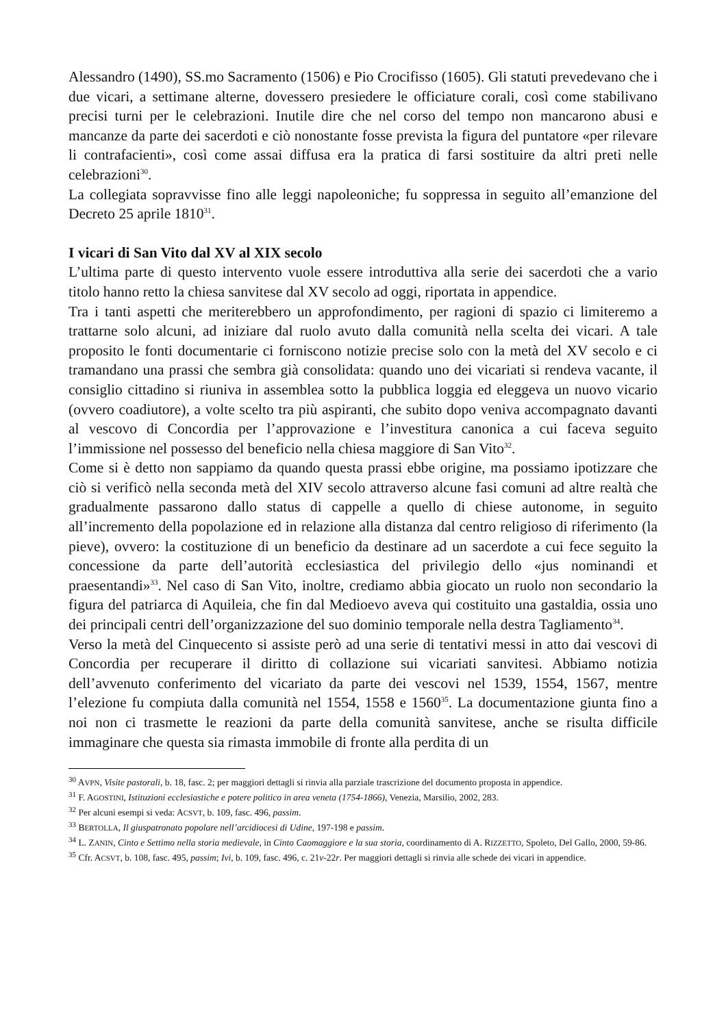Alessandro (1490), SS.mo Sacramento (1506) e Pio Crocifisso (1605). Gli statuti prevedevano che i due vicari, a settimane alterne, dovessero presiedere le officiature corali, così come stabilivano precisi turni per le celebrazioni. Inutile dire che nel corso del tempo non mancarono abusi e mancanze da parte dei sacerdoti e ciò nonostante fosse prevista la figura del puntatore «per rilevare li contrafacienti», così come assai diffusa era la pratica di farsi sostituire da altri preti nelle celebrazioni<sup>30</sup>.
La collegiata sopravvisse fino alle leggi napoleoniche; fu soppressa in seguito all’emanzione del Decreto 25 aprile 1810<sup>31</sup>.
I vicari di San Vito dal XV al XIX secolo
L’ultima parte di questo intervento vuole essere introduttiva alla serie dei sacerdoti che a vario titolo hanno retto la chiesa sanvitese dal XV secolo ad oggi, riportata in appendice.
Tra i tanti aspetti che meriterebbero un approfondimento, per ragioni di spazio ci limiteremo a trattarne solo alcuni, ad iniziare dal ruolo avuto dalla comunità nella scelta dei vicari. A tale proposito le fonti documentarie ci forniscono notizie precise solo con la metà del XV secolo e ci tramandano una prassi che sembra già consolidata: quando uno dei vicariati si rendeva vacante, il consiglio cittadino si riuniva in assemblea sotto la pubblica loggia ed eleggeva un nuovo vicario (ovvero coadiutore), a volte scelto tra più aspiranti, che subito dopo veniva accompagnato davanti al vescovo di Concordia per l’approvazione e l’investitura canonica a cui faceva seguito l’immissione nel possesso del beneficio nella chiesa maggiore di San Vito<sup>32</sup>.
Come si è detto non sappiamo da quando questa prassi ebbe origine, ma possiamo ipotizzare che ciò si verificò nella seconda metà del XIV secolo attraverso alcune fasi comuni ad altre realtà che gradualmente passarono dallo status di cappelle a quello di chiese autonome, in seguito all’incremento della popolazione ed in relazione alla distanza dal centro religioso di riferimento (la pieve), ovvero: la costituzione di un beneficio da destinare ad un sacerdote a cui fece seguito la concessione da parte dell’autorità ecclesiastica del privilegio dello «jus nominandi et praesentandi»<sup>33</sup>. Nel caso di San Vito, inoltre, crediamo abbia giocato un ruolo non secondario la figura del patriarca di Aquileia, che fin dal Medioevo aveva qui costituito una gastaldia, ossia uno dei principali centri dell’organizzazione del suo dominio temporale nella destra Tagliamento<sup>34</sup>.
Verso la metà del Cinquecento si assiste però ad una serie di tentativi messi in atto dai vescovi di Concordia per recuperare il diritto di collazione sui vicariati sanvitesi. Abbiamo notizia dell’avvenuto conferimento del vicariato da parte dei vescovi nel 1539, 1554, 1567, mentre l’elezione fu compiuta dalla comunità nel 1554, 1558 e 1560<sup>35</sup>. La documentazione giunta fino a noi non ci trasmette le reazioni da parte della comunità sanvitese, anche se risulta difficile immaginare che questa sia rimasta immobile di fronte alla perdita di un
<sup>30</sup> AVPN, Visite pastorali, b. 18, fasc. 2; per maggiori dettagli si rinvia alla parziale trascrizione del documento proposta in appendice.
<sup>31</sup> F. AGOSTINI, Istituzioni ecclesiastiche e potere politico in area veneta (1754-1866), Venezia, Marsilio, 2002, 283.
<sup>32</sup> Per alcuni esempi si veda: ACSVT, b. 109, fasc. 496, passim.
<sup>33</sup> BERTOLLA, Il giuspatronato popolare nell’arcidiocesi di Udine, 197-198 e passim.
<sup>34</sup> L. ZANIN, Cinto e Settimo nella storia medievale, in Cinto Caomaggiore e la sua storia, coordinamento di A. RIZZETTO, Spoleto, Del Gallo, 2000, 59-86.
<sup>35</sup> Cfr. ACSVT, b. 108, fasc. 495, passim; Ivi, b. 109, fasc. 496, c. 21v-22r. Per maggiori dettagli si rinvia alle schede dei vicari in appendice.